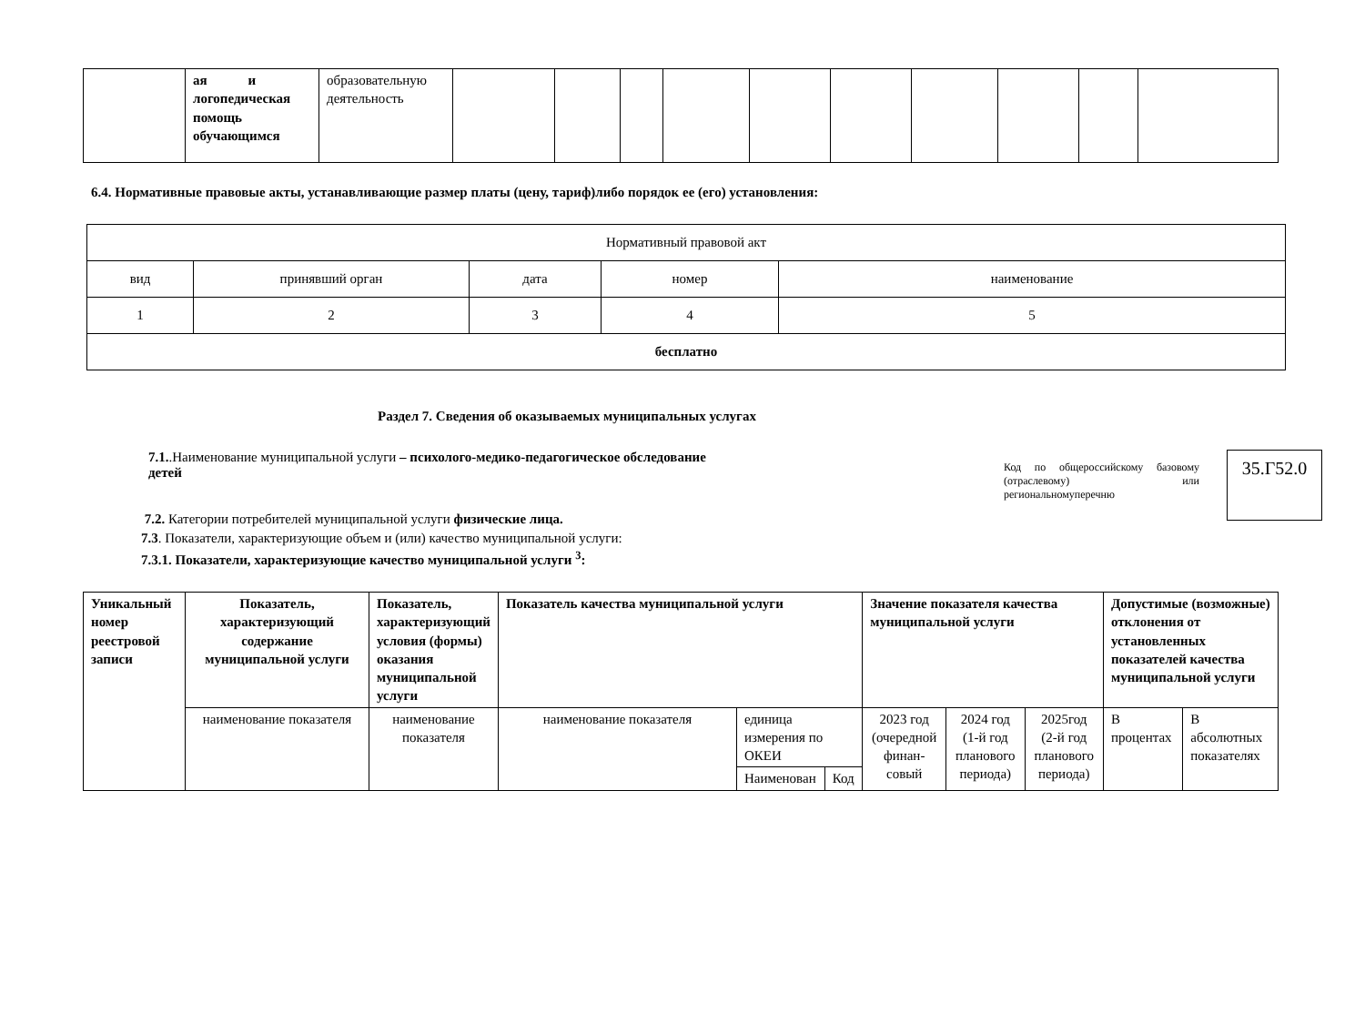| | ая и логопедическая помощь обучающимся | образовательную деятельность | | | | | | | | | | |
6.4. Нормативные правовые акты, устанавливающие размер платы (цену, тариф)либо порядок ее (его) установления:
| Нормативный правовой акт | | | | |
| вид | принявший орган | дата | номер | наименование |
| 1 | 2 | 3 | 4 | 5 |
| бесплатно | | | | |
Раздел 7. Сведения об оказываемых муниципальных услугах
7.1..Наименование муниципальной услуги – психолого-медико-педагогическое обследование детей
Код по общероссийскому базовому (отраслевому) или региональномуперечню
35.Г52.0
7.2. Категории потребителей муниципальной услуги физические лица.
7.3. Показатели, характеризующие объем и (или) качество муниципальной услуги:
7.3.1. Показатели, характеризующие качество муниципальной услуги <sup>3</sup>:
| Уникальный номер реестровой записи | Показатель, характеризующий содержание муниципальной услуги | Показатель, характеризующий условия (формы) оказания муниципальной услуги | Показатель качества муниципальной услуги | | | Значение показателя качества муниципальной услуги | | | Допустимые (возможные) отклонения от установленных показателей качества муниципальной услуги | |
| --- | --- | --- | --- | --- | --- | --- | --- | --- | --- | --- |
| | наименование показателя | наименование показателя | наименование показателя | единица измерения по ОКЕИ | | 2023 год (очередной финан-совый | 2024 год (1-й год планового периода) | 2025год (2-й год планового периода) | В процентах | В абсолютных показателях |
| | | | | Наименован | Код | | | | | |